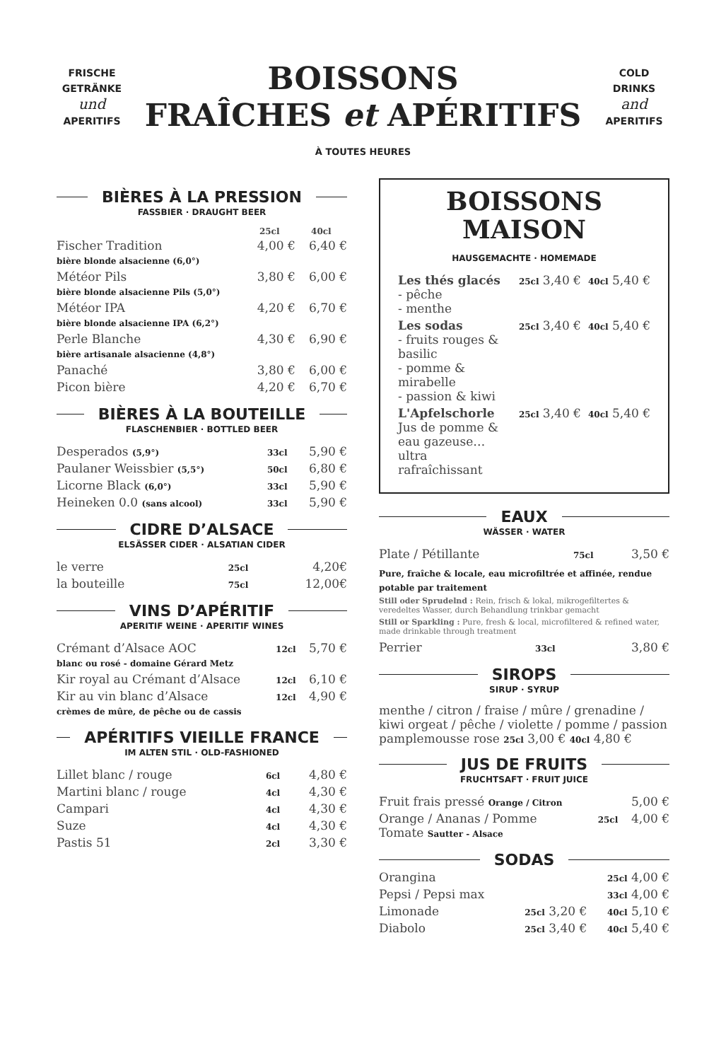FRISCHE GETRÄNKE
und
APERITIFS
BOISSONS
FRAÎCHES et APÉRITIFS
COLD DRINKS
and
APERITIFS
À TOUTES HEURES
BIÈRES À LA PRESSION
FASSBIER · DRAUGHT BEER
| | 25cl | 40cl |
| --- | --- | --- |
| Fischer Tradition bière blonde alsacienne (6,0°) | 4,00 € | 6,40 € |
| Météor Pils bière blonde alsacienne Pils (5,0°) | 3,80 € | 6,00 € |
| Météor IPA bière blonde alsacienne IPA (6,2°) | 4,20 € | 6,70 € |
| Perle Blanche bière artisanale alsacienne (4,8°) | 4,30 € | 6,90 € |
| Panaché | 3,80 € | 6,00 € |
| Picon bière | 4,20 € | 6,70 € |
BIÈRES À LA BOUTEILLE
FLASCHENBIER · BOTTLED BEER
| Desperados (5,9°) | 33cl | 5,90 € |
| Paulaner Weissbier (5,5°) | 50cl | 6,80 € |
| Licorne Black (6,0°) | 33cl | 5,90 € |
| Heineken 0.0 (sans alcool) | 33cl | 5,90 € |
CIDRE D’ALSACE
ELSÄSSER CIDER · ALSATIAN CIDER
| le verre | 25cl | 4,20€ |
| la bouteille | 75cl | 12,00€ |
VINS D’APÉRITIF
APERITIF WEINE · APERITIF WINES
| Crémant d’Alsace AOC blanc ou rosé - domaine Gérard Metz | 12cl | 5,70 € |
| Kir royal au Crémant d’Alsace | 12cl | 6,10 € |
| Kir au vin blanc d’Alsace crèmes de mûre, de pêche ou de cassis | 12cl | 4,90 € |
APÉRITIFS VIEILLE FRANCE
IM ALTEN STIL · OLD-FASHIONED
| Lillet blanc / rouge | 6cl | 4,80 € |
| Martini blanc / rouge | 4cl | 4,30 € |
| Campari | 4cl | 4,30 € |
| Suze | 4cl | 4,30 € |
| Pastis 51 | 2cl | 3,30 € |
BOISSONS
MAISON
HAUSGEMACHTE · HOMEMADE
| Les thés glacés - pêche - menthe | 25cl 3,40 € | 40cl 5,40 € |
| Les sodas - fruits rouges & basilic - pomme & mirabelle - passion & kiwi | 25cl 3,40 € | 40cl 5,40 € |
| L'Apfelschorle Jus de pomme & eau gazeuse… ultra rafraîchissant | 25cl 3,40 € | 40cl 5,40 € |
EAUX
WÄSSER · WATER
| Plate / Pétillante | 75cl | 3,50 € |
Pure, fraîche & locale, eau microfiltrée et affinée, rendue potable par traitement
Still oder Sprudelnd : Rein, frisch & lokal, mikrogefiltertes & veredeltes Wasser, durch Behandlung trinkbar gemacht
Still or Sparkling : Pure, fresh & local, microfiltered & refined water, made drinkable through treatment
| Perrier | 33cl | 3,80 € |
SIROPS
SIRUP · SYRUP
menthe / citron / fraise / mûre / grenadine / kiwi orgeat / pêche / violette / pomme / passion pamplemousse rose 25cl 3,00 € 40cl 4,80 €
JUS DE FRUITS
FRUCHTSAFT · FRUIT JUICE
| Fruit frais pressé Orange / Citron | | 5,00 € |
| Orange / Ananas / Pomme Tomate Sautter - Alsace | 25cl | 4,00 € |
SODAS
| Orangina | | 25cl 4,00 € |
| Pepsi / Pepsi max | | 33cl 4,00 € |
| Limonade | 25cl 3,20 € | 40cl 5,10 € |
| Diabolo | 25cl 3,40 € | 40cl 5,40 € |